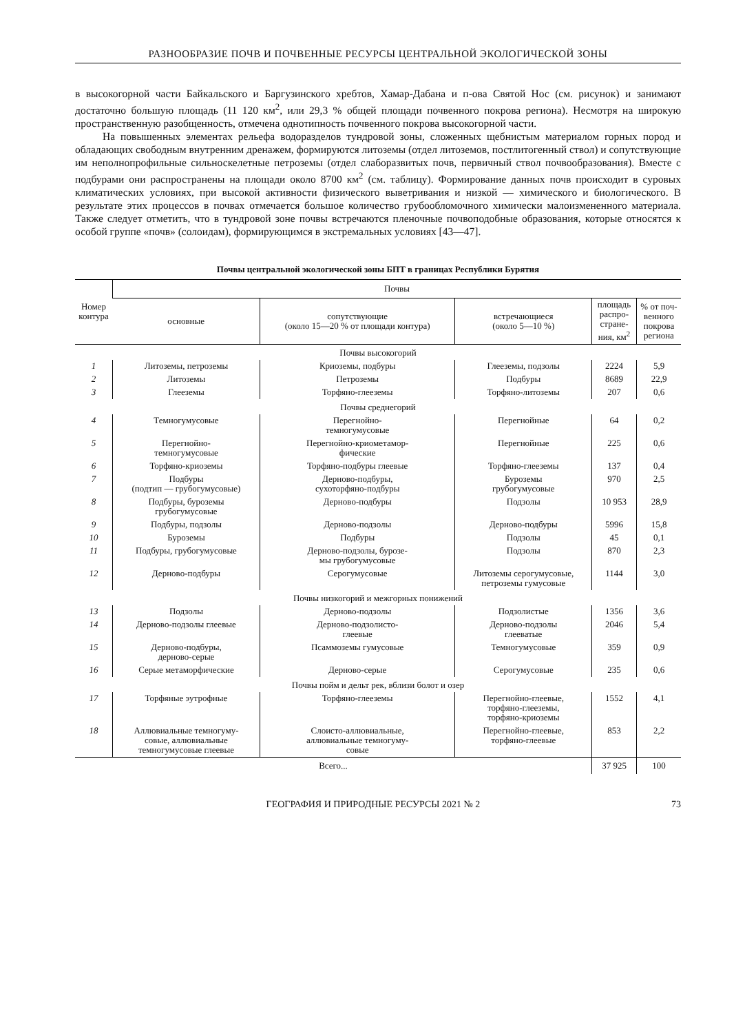РАЗНООБРАЗИЕ ПОЧВ И ПОЧВЕННЫЕ РЕСУРСЫ ЦЕНТРАЛЬНОЙ ЭКОЛОГИЧЕСКОЙ ЗОНЫ
в высокогорной части Байкальского и Баргузинского хребтов, Хамар-Дабана и п-ова Святой Нос (см. рисунок) и занимают достаточно большую площадь (11 120 км<sup>2</sup>, или 29,3 % общей площади почвенного покрова региона). Несмотря на широкую пространственную разобщенность, отмечена однотипность почвенного покрова высокогорной части.
На повышенных элементах рельефа водоразделов тундровой зоны, сложенных щебнистым материалом горных пород и обладающих свободным внутренним дренажем, формируются литоземы (отдел литоземов, постлитогенный ствол) и сопутствующие им неполнопрофильные сильноскелетные петроземы (отдел слаборазвитых почв, первичный ствол почвообразования). Вместе с подбурами они распространены на площади около 8700 км<sup>2</sup> (см. таблицу). Формирование данных почв происходит в суровых климатических условиях, при высокой активности физического выветривания и низкой — химического и биологического. В результате этих процессов в почвах отмечается большое количество грубообломочного химически малоизмененного материала. Также следует отметить, что в тундровой зоне почвы встречаются пленочные почвоподобные образования, которые относятся к особой группе «почв» (солоидам), формирующимся в экстремальных условиях [43—47].
Почвы центральной экологической зоны БПТ в границах Республики Бурятия
| Номер контура | Почвы | | | | |
| --- | --- | --- | --- | --- | --- |
| | основные | сопутствующие (около 15—20 % от площади контура) | встречающиеся (около 5—10 %) | площадь распро- стране- ния, км<sup>2</sup> | % от поч- венного покрова региона |
| Почвы высокогорий | | | | | |
| 1 | Литоземы, петроземы | Криоземы, подбуры | Глееземы, подзолы | 2224 | 5,9 |
| 2 | Литоземы | Петроземы | Подбуры | 8689 | 22,9 |
| 3 | Глееземы | Торфяно-глееземы | Торфяно-литоземы | 207 | 0,6 |
| Почвы среднегорий | | | | | |
| 4 | Темногумусовые | Перегнойно- темногумусовые | Перегнойные | 64 | 0,2 |
| 5 | Перегнойно- темногумусовые | Перегнойно-криометамор- фические | Перегнойные | 225 | 0,6 |
| 6 | Торфяно-криоземы | Торфяно-подбуры глеевые | Торфяно-глееземы | 137 | 0,4 |
| 7 | Подбуры (подтип — грубогумусовые) | Дерново-подбуры, сухоторфяно-подбуры | Буроземы грубогумусовые | 970 | 2,5 |
| 8 | Подбуры, буроземы грубогумусовые | Дерново-подбуры | Подзолы | 10 953 | 28,9 |
| 9 | Подбуры, подзолы | Дерново-подзолы | Дерново-подбуры | 5996 | 15,8 |
| 10 | Буроземы | Подбуры | Подзолы | 45 | 0,1 |
| 11 | Подбуры, грубогумусовые | Дерново-подзолы, бурозе- мы грубогумусовые | Подзолы | 870 | 2,3 |
| 12 | Дерново-подбуры | Серогумусовые | Литоземы серогумусовые, петроземы гумусовые | 1144 | 3,0 |
| Почвы низкогорий и межгорных понижений | | | | | |
| 13 | Подзолы | Дерново-подзолы | Подзолистые | 1356 | 3,6 |
| 14 | Дерново-подзолы глеевые | Дерново-подзолисто- глеевые | Дерново-подзолы глееватые | 2046 | 5,4 |
| 15 | Дерново-подбуры, дерново-серые | Псаммоземы гумусовые | Темногумусовые | 359 | 0,9 |
| 16 | Серые метаморфические | Дерново-серые | Серогумусовые | 235 | 0,6 |
| Почвы пойм и дельт рек, вблизи болот и озер | | | | | |
| 17 | Торфяные эутрофные | Торфяно-глееземы | Перегнойно-глеевые, торфяно-глееземы, торфяно-криоземы | 1552 | 4,1 |
| 18 | Аллювиальные темногуму- совые, аллювиальные темногумусовые глеевые | Слоисто-аллювиальные, аллювиальные темногуму- совые | Перегнойно-глеевые, торфяно-глеевые | 853 | 2,2 |
| Всего... | | | | 37 925 | 100 |
ГЕОГРАФИЯ И ПРИРОДНЫЕ РЕСУРСЫ 2021 № 2 73